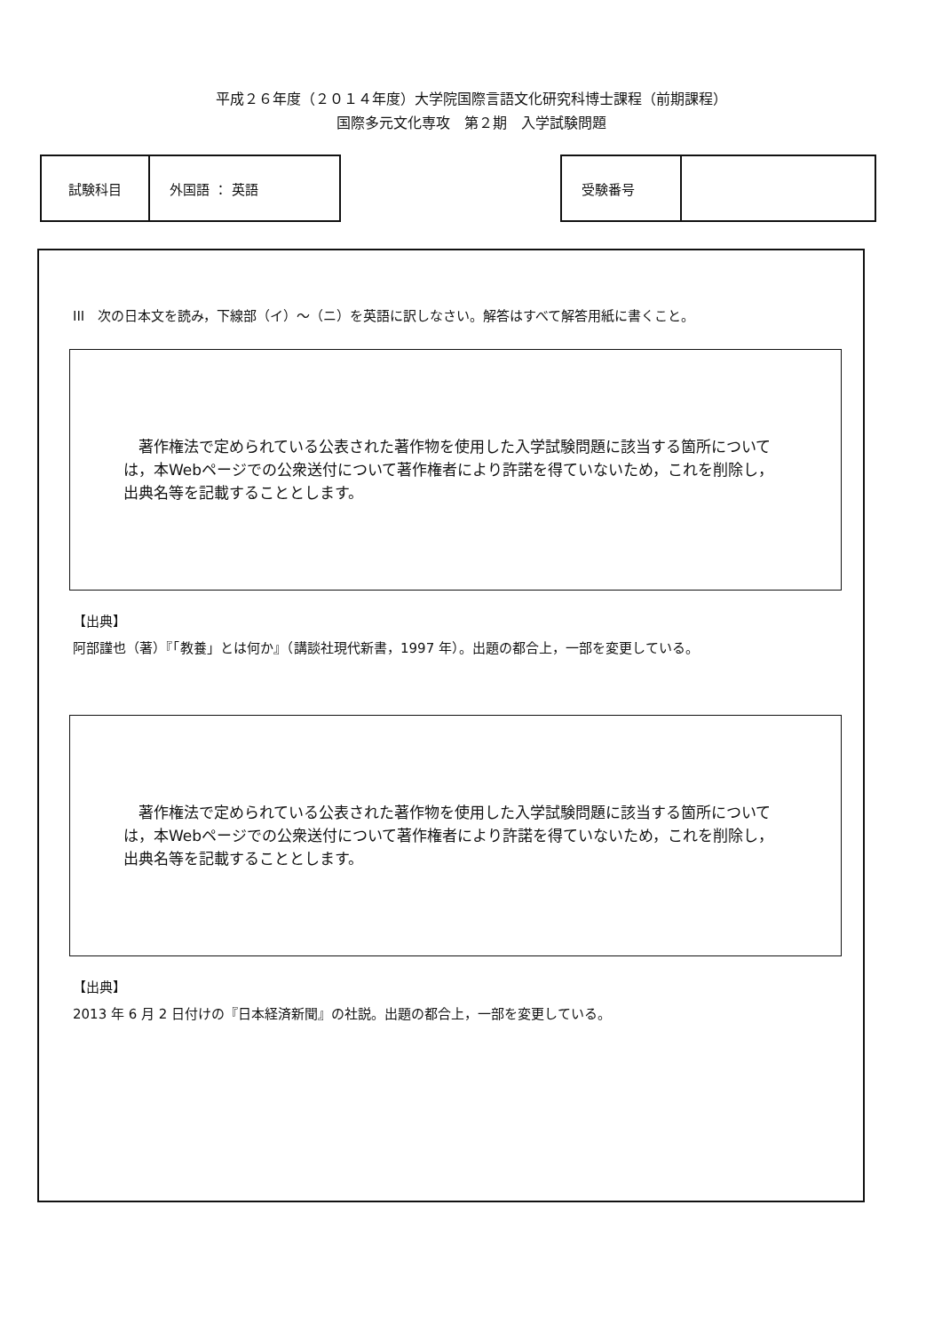平成２６年度（２０１４年度）大学院国際言語文化研究科博士課程（前期課程）
国際多元文化専攻　第２期　入学試験問題
| 試験科目 | 外国語 ： 英語 |
| 受験番号 | |
III　次の日本文を読み，下線部（イ）～（ニ）を英語に訳しなさい。解答はすべて解答用紙に書くこと。
　著作権法で定められている公表された著作物を使用した入学試験問題に該当する箇所については，本Webページでの公衆送付について著作権者により許諾を得ていないため，これを削除し，出典名等を記載することとします。
【出典】
阿部謹也（著）『「教養」とは何か』（講談社現代新書，1997 年）。出題の都合上，一部を変更している。
　著作権法で定められている公表された著作物を使用した入学試験問題に該当する箇所については，本Webページでの公衆送付について著作権者により許諾を得ていないため，これを削除し，出典名等を記載することとします。
【出典】
2013 年 6 月 2 日付けの『日本経済新聞』の社説。出題の都合上，一部を変更している。